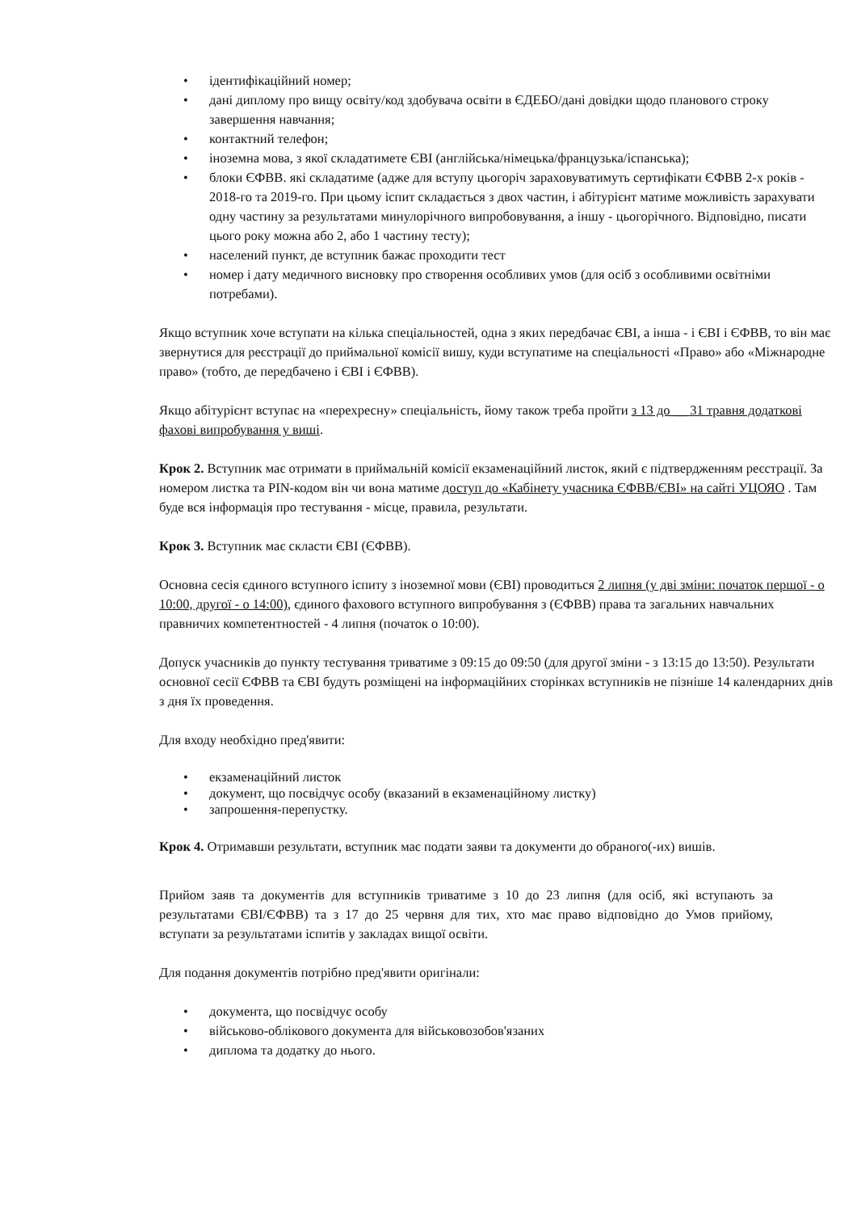• ідентифікаційний номер;
• дані диплому про вищу освіту/код здобувача освіти в ЄДЕБО/дані довідки щодо планового строку завершення навчання;
• контактний телефон;
• іноземна мова, з якої складатимете ЄВІ (англійська/німецька/французька/іспанська);
• блоки ЄФВВ. які складатиме (адже для вступу цьогоріч зараховуватимуть сертифікати ЄФВВ 2-х років - 2018-го та 2019-го. При цьому іспит складається з двох частин, і абітурієнт матиме можливість зарахувати одну частину за результатами минулорічного випробовування, а іншу - цьогорічного. Відповідно, писати цього року можна або 2, або 1 частину тесту);
• населений пункт, де вступник бажає проходити тест
• номер і дату медичного висновку про створення особливих умов (для осіб з особливими освітніми потребами).
Якщо вступник хоче вступати на кілька спеціальностей, одна з яких передбачає ЄВІ, а інша - і ЄВІ і ЄФВВ, то він має звернутися для реєстрації до приймальної комісії вишу, куди вступатиме на спеціальності «Право» або «Міжнародне право» (тобто, де передбачено і ЄВІ і ЄФВВ).
Якщо абітурієнт вступає на «перехресну» спеціальність, йому також треба пройти з 13 до __ 31 травня додаткові фахові випробування у виші.
Крок 2. Вступник має отримати в приймальній комісії екзаменаційний листок, який є підтвердженням реєстрації. За номером листка та PIN-кодом він чи вона матиме доступ до «Кабінету учасника ЄФВВ/ЄВІ» на сайті УЦОЯО . Там буде вся інформація про тестування - місце, правила, результати.
Крок 3. Вступник має скласти ЄВІ (ЄФВВ).
Основна сесія єдиного вступного іспиту з іноземної мови (ЄВІ) проводиться 2 липня (у дві зміни: початок першої - о 10:00, другої - о 14:00), єдиного фахового вступного випробування з (ЄФВВ) права та загальних навчальних правничих компетентностей - 4 липня (початок о 10:00).
Допуск учасників до пункту тестування триватиме з 09:15 до 09:50 (для другої зміни - з 13:15 до 13:50). Результати основної сесії ЄФВВ та ЄВІ будуть розміщені на інформаційних сторінках вступників не пізніше 14 календарних днів з дня їх проведення.
Для входу необхідно пред'явити:
• екзаменаційний листок
• документ, що посвідчує особу (вказаний в екзаменаційному листку)
• запрошення-перепустку.
Крок 4. Отримавши результати, вступник має подати заяви та документи до обраного(-их) вишів.
Прийом заяв та документів для вступників триватиме з 10 до 23 липня (для осіб, які вступають за результатами ЄВІ/ЄФВВ) та з 17 до 25 червня для тих, хто має право відповідно до Умов прийому, вступати за результатами іспитів у закладах вищої освіти.
Для подання документів потрібно пред'явити оригінали:
• документа, що посвідчує особу
• військово-облікового документа для військовозобов'язаних
• диплома та додатку до нього.